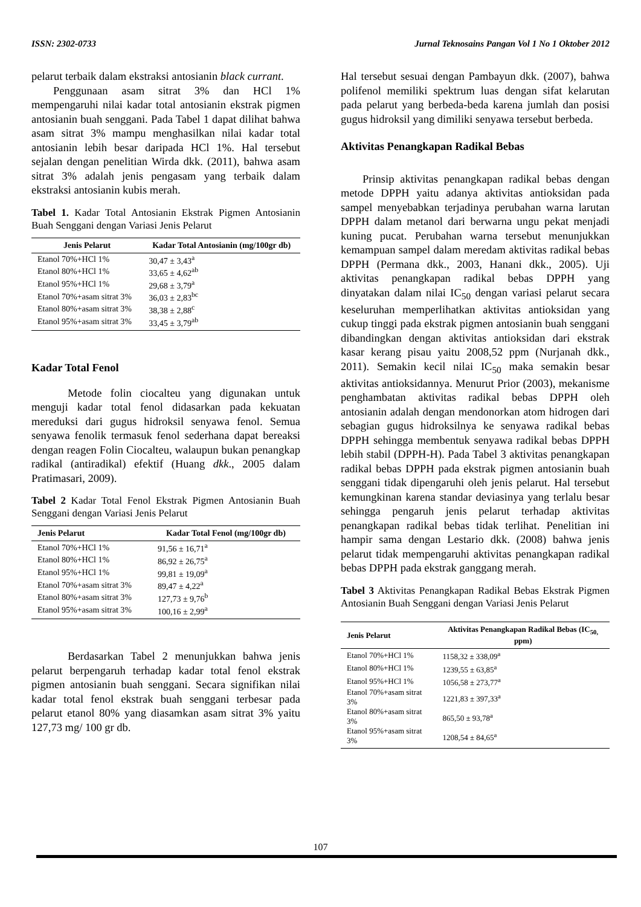ISSN: 2302-0733 Jurnal Teknosains Pangan Vol 1 No 1 Oktober 2012
pelarut terbaik dalam ekstraksi antosianin black currant.
Penggunaan asam sitrat 3% dan HCl 1% mempengaruhi nilai kadar total antosianin ekstrak pigmen antosianin buah senggani. Pada Tabel 1 dapat dilihat bahwa asam sitrat 3% mampu menghasilkan nilai kadar total antosianin lebih besar daripada HCl 1%. Hal tersebut sejalan dengan penelitian Wirda dkk. (2011), bahwa asam sitrat 3% adalah jenis pengasam yang terbaik dalam ekstraksi antosianin kubis merah.
Tabel 1. Kadar Total Antosianin Ekstrak Pigmen Antosianin Buah Senggani dengan Variasi Jenis Pelarut
| Jenis Pelarut | Kadar Total Antosianin (mg/100gr db) |
| --- | --- |
| Etanol 70%+HCl 1% | 30,47 ± 3,43<sup>a</sup> |
| Etanol 80%+HCl 1% | 33,65 ± 4,62<sup>ab</sup> |
| Etanol 95%+HCl 1% | 29,68 ± 3,79<sup>a</sup> |
| Etanol 70%+asam sitrat 3% | 36,03 ± 2,83<sup>bc</sup> |
| Etanol 80%+asam sitrat 3% | 38,38 ± 2,88<sup>c</sup> |
| Etanol 95%+asam sitrat 3% | 33,45 ± 3,79<sup>ab</sup> |
Kadar Total Fenol
Metode folin ciocalteu yang digunakan untuk menguji kadar total fenol didasarkan pada kekuatan mereduksi dari gugus hidroksil senyawa fenol. Semua senyawa fenolik termasuk fenol sederhana dapat bereaksi dengan reagen Folin Ciocalteu, walaupun bukan penangkap radikal (antiradikal) efektif (Huang dkk., 2005 dalam Pratimasari, 2009).
Tabel 2 Kadar Total Fenol Ekstrak Pigmen Antosianin Buah Senggani dengan Variasi Jenis Pelarut
| Jenis Pelarut | Kadar Total Fenol (mg/100gr db) |
| --- | --- |
| Etanol 70%+HCl 1% | 91,56 ± 16,71<sup>a</sup> |
| Etanol 80%+HCl 1% | 86,92 ± 26,75<sup>a</sup> |
| Etanol 95%+HCl 1% | 99,81 ± 19,09<sup>a</sup> |
| Etanol 70%+asam sitrat 3% | 89,47 ± 4,22<sup>a</sup> |
| Etanol 80%+asam sitrat 3% | 127,73 ± 9,76<sup>b</sup> |
| Etanol 95%+asam sitrat 3% | 100,16 ± 2,99<sup>a</sup> |
Berdasarkan Tabel 2 menunjukkan bahwa jenis pelarut berpengaruh terhadap kadar total fenol ekstrak pigmen antosianin buah senggani. Secara signifikan nilai kadar total fenol ekstrak buah senggani terbesar pada pelarut etanol 80% yang diasamkan asam sitrat 3% yaitu 127,73 mg/ 100 gr db.
Hal tersebut sesuai dengan Pambayun dkk. (2007), bahwa polifenol memiliki spektrum luas dengan sifat kelarutan pada pelarut yang berbeda-beda karena jumlah dan posisi gugus hidroksil yang dimiliki senyawa tersebut berbeda.
Aktivitas Penangkapan Radikal Bebas
Prinsip aktivitas penangkapan radikal bebas dengan metode DPPH yaitu adanya aktivitas antioksidan pada sampel menyebabkan terjadinya perubahan warna larutan DPPH dalam metanol dari berwarna ungu pekat menjadi kuning pucat. Perubahan warna tersebut menunjukkan kemampuan sampel dalam meredam aktivitas radikal bebas DPPH (Permana dkk., 2003, Hanani dkk., 2005). Uji aktivitas penangkapan radikal bebas DPPH yang dinyatakan dalam nilai IC<sub>50</sub> dengan variasi pelarut secara keseluruhan memperlihatkan aktivitas antioksidan yang cukup tinggi pada ekstrak pigmen antosianin buah senggani dibandingkan dengan aktivitas antioksidan dari ekstrak kasar kerang pisau yaitu 2008,52 ppm (Nurjanah dkk., 2011). Semakin kecil nilai IC<sub>50</sub> maka semakin besar aktivitas antioksidannya. Menurut Prior (2003), mekanisme penghambatan aktivitas radikal bebas DPPH oleh antosianin adalah dengan mendonorkan atom hidrogen dari sebagian gugus hidroksilnya ke senyawa radikal bebas DPPH sehingga membentuk senyawa radikal bebas DPPH lebih stabil (DPPH-H). Pada Tabel 3 aktivitas penangkapan radikal bebas DPPH pada ekstrak pigmen antosianin buah senggani tidak dipengaruhi oleh jenis pelarut. Hal tersebut kemungkinan karena standar deviasinya yang terlalu besar sehingga pengaruh jenis pelarut terhadap aktivitas penangkapan radikal bebas tidak terlihat. Penelitian ini hampir sama dengan Lestario dkk. (2008) bahwa jenis pelarut tidak mempengaruhi aktivitas penangkapan radikal bebas DPPH pada ekstrak ganggang merah.
Tabel 3 Aktivitas Penangkapan Radikal Bebas Ekstrak Pigmen Antosianin Buah Senggani dengan Variasi Jenis Pelarut
| Jenis Pelarut | Aktivitas Penangkapan Radikal Bebas (IC<sub>50,</sub> ppm) |
| --- | --- |
| Etanol 70%+HCl 1% | 1158,32 ± 338,09<sup>a</sup> |
| Etanol 80%+HCl 1% | 1239,55 ± 63,85<sup>a</sup> |
| Etanol 95%+HCl 1% | 1056,58 ± 273,77<sup>a</sup> |
| Etanol 70%+asam sitrat 3% | 1221,83 ± 397,33<sup>a</sup> |
| Etanol 80%+asam sitrat 3% | 865,50 ± 93,78<sup>a</sup> |
| Etanol 95%+asam sitrat 3% | 1208,54 ± 84,65<sup>a</sup> |
107